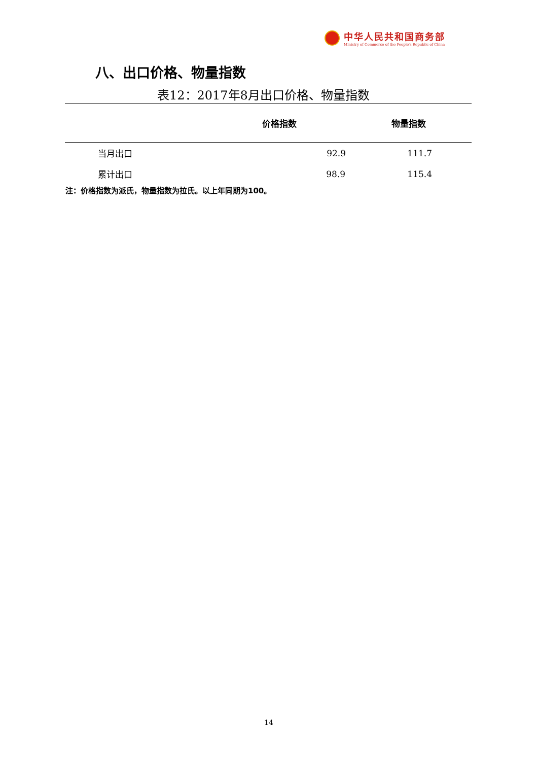中华人民共和国商务部
Ministry of Commerce of the People's Republic of China
八、出口价格、物量指数
表12：2017年8月出口价格、物量指数
| | 价格指数 | 物量指数 |
| --- | --- | --- |
| 当月出口 | 92.9 | 111.7 |
| 累计出口 | 98.9 | 115.4 |
注：价格指数为派氏，物量指数为拉氏。以上年同期为100。
14